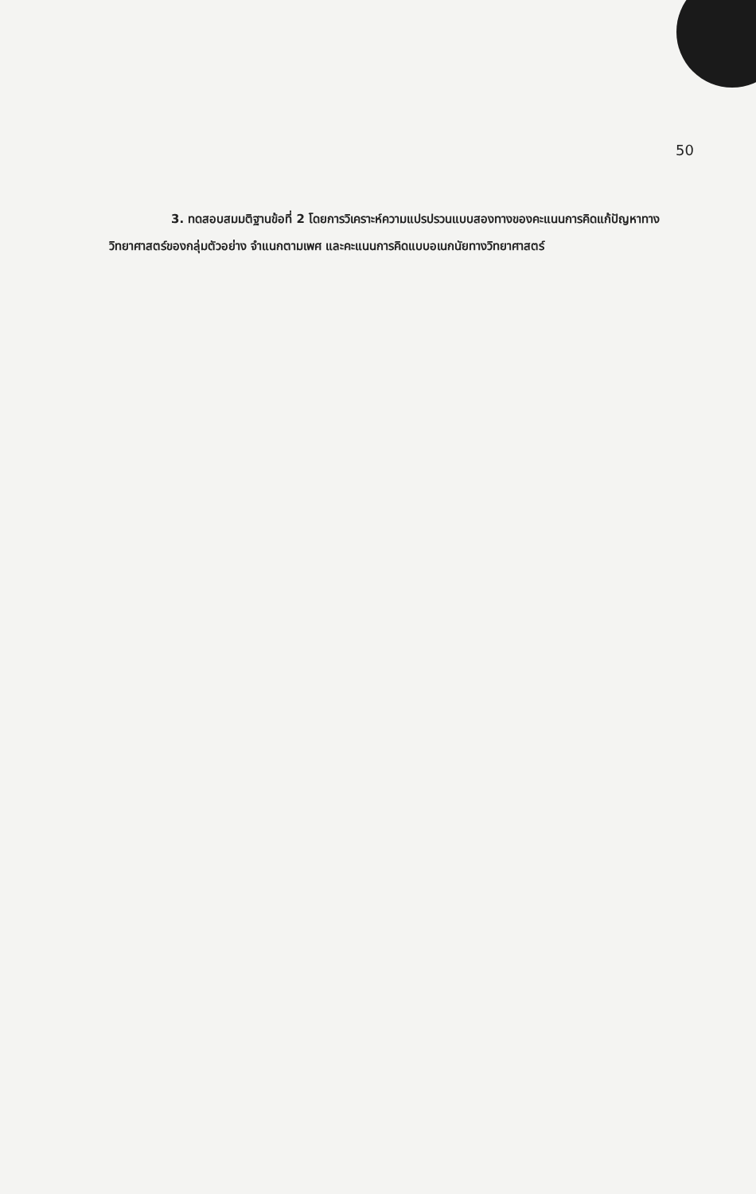50
3. ทดสอบสมมติฐานข้อที่ 2 โดยการวิเคราะห์ความแปรปรวนแบบสองทางของคะแนนการคิดแก้ปัญหาทางวิทยาศาสตร์ของกลุ่มตัวอย่าง จำแนกตามเพศ และคะแนนการคิดแบบอเนกนัยทางวิทยาศาสตร์